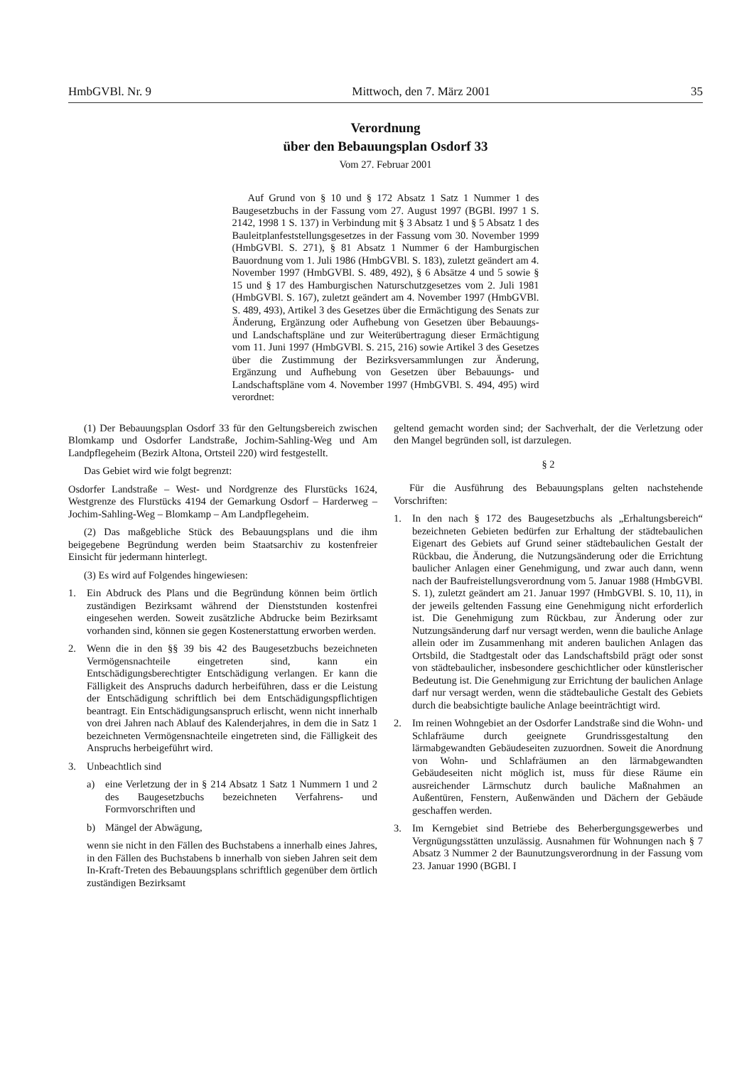HmbGVBl. Nr. 9 Mittwoch, den 7. März 2001 35
Verordnung
über den Bebauungsplan Osdorf 33
Vom 27. Februar 2001
Auf Grund von § 10 und § 172 Absatz 1 Satz 1 Nummer 1 des Baugesetzbuchs in der Fassung vom 27. August 1997 (BGBl. I997 1 S. 2142, 1998 1 S. 137) in Verbindung mit § 3 Absatz 1 und § 5 Absatz 1 des Bauleitplanfeststellungsgesetzes in der Fassung vom 30. November 1999 (HmbGVBl. S. 271), § 81 Absatz 1 Nummer 6 der Hamburgischen Bauordnung vom 1. Juli 1986 (HmbGVBl. S. 183), zuletzt geändert am 4. November 1997 (HmbGVBl. S. 489, 492), § 6 Absätze 4 und 5 sowie § 15 und § 17 des Hamburgischen Naturschutzgesetzes vom 2. Juli 1981 (HmbGVBl. S. 167), zuletzt geändert am 4. November 1997 (HmbGVBl. S. 489, 493), Artikel 3 des Gesetzes über die Ermächtigung des Senats zur Änderung, Ergänzung oder Aufhebung von Gesetzen über Bebauungs- und Landschaftspläne und zur Weiterübertragung dieser Ermächtigung vom 11. Juni 1997 (HmbGVBl. S. 215, 216) sowie Artikel 3 des Gesetzes über die Zustimmung der Bezirksversammlungen zur Änderung, Ergänzung und Aufhebung von Gesetzen über Bebauungs- und Landschaftspläne vom 4. November 1997 (HmbGVBl. S. 494, 495) wird verordnet:
(1) Der Bebauungsplan Osdorf 33 für den Geltungsbereich zwischen Blomkamp und Osdorfer Landstraße, Jochim-Sahling-Weg und Am Landpflegeheim (Bezirk Altona, Ortsteil 220) wird festgestellt.
Das Gebiet wird wie folgt begrenzt:
Osdorfer Landstraße – West- und Nordgrenze des Flurstücks 1624, Westgrenze des Flurstücks 4194 der Gemarkung Osdorf – Harderweg – Jochim-Sahling-Weg – Blomkamp – Am Landpflegeheim.
(2) Das maßgebliche Stück des Bebauungsplans und die ihm beigegebene Begründung werden beim Staatsarchiv zu kostenfreier Einsicht für jedermann hinterlegt.
(3) Es wird auf Folgendes hingewiesen:
1. Ein Abdruck des Plans und die Begründung können beim örtlich zuständigen Bezirksamt während der Dienststunden kostenfrei eingesehen werden. Soweit zusätzliche Abdrucke beim Bezirksamt vorhanden sind, können sie gegen Kostenerstattung erworben werden.
2. Wenn die in den §§ 39 bis 42 des Baugesetzbuchs bezeichneten Vermögensnachteile eingetreten sind, kann ein Entschädigungsberechtigter Entschädigung verlangen. Er kann die Fälligkeit des Anspruchs dadurch herbeiführen, dass er die Leistung der Entschädigung schriftlich bei dem Entschädigungspflichtigen beantragt. Ein Entschädigungsanspruch erlischt, wenn nicht innerhalb von drei Jahren nach Ablauf des Kalenderjahres, in dem die in Satz 1 bezeichneten Vermögensnachteile eingetreten sind, die Fälligkeit des Anspruchs herbeigeführt wird.
3. Unbeachtlich sind
a) eine Verletzung der in § 214 Absatz 1 Satz 1 Nummern 1 und 2 des Baugesetzbuchs bezeichneten Verfahrens- und Formvorschriften und
b) Mängel der Abwägung,
wenn sie nicht in den Fällen des Buchstabens a innerhalb eines Jahres, in den Fällen des Buchstabens b innerhalb von sieben Jahren seit dem In-Kraft-Treten des Bebauungsplans schriftlich gegenüber dem örtlich zuständigen Bezirksamt
geltend gemacht worden sind; der Sachverhalt, der die Verletzung oder den Mangel begründen soll, ist darzulegen.
§ 2
Für die Ausführung des Bebauungsplans gelten nachstehende Vorschriften:
1. In den nach § 172 des Baugesetzbuchs als „Erhaltungsbereich“ bezeichneten Gebieten bedürfen zur Erhaltung der städtebaulichen Eigenart des Gebiets auf Grund seiner städtebaulichen Gestalt der Rückbau, die Änderung, die Nutzungsänderung oder die Errichtung baulicher Anlagen einer Genehmigung, und zwar auch dann, wenn nach der Baufreistellungsverordnung vom 5. Januar 1988 (HmbGVBl. S. 1), zuletzt geändert am 21. Januar 1997 (HmbGVBl. S. 10, 11), in der jeweils geltenden Fassung eine Genehmigung nicht erforderlich ist. Die Genehmigung zum Rückbau, zur Änderung oder zur Nutzungsänderung darf nur versagt werden, wenn die bauliche Anlage allein oder im Zusammenhang mit anderen baulichen Anlagen das Ortsbild, die Stadtgestalt oder das Landschaftsbild prägt oder sonst von städtebaulicher, insbesondere geschichtlicher oder künstlerischer Bedeutung ist. Die Genehmigung zur Errichtung der baulichen Anlage darf nur versagt werden, wenn die städtebauliche Gestalt des Gebiets durch die beabsichtigte bauliche Anlage beeinträchtigt wird.
2. Im reinen Wohngebiet an der Osdorfer Landstraße sind die Wohn- und Schlafräume durch geeignete Grundrissgestaltung den lärmabgewandten Gebäudeseiten zuzuordnen. Soweit die Anordnung von Wohn- und Schlafräumen an den lärmabgewandten Gebäudeseiten nicht möglich ist, muss für diese Räume ein ausreichender Lärmschutz durch bauliche Maßnahmen an Außentüren, Fenstern, Außenwänden und Dächern der Gebäude geschaffen werden.
3. Im Kerngebiet sind Betriebe des Beherbergungsgewerbes und Vergnügungsstätten unzulässig. Ausnahmen für Wohnungen nach § 7 Absatz 3 Nummer 2 der Baunutzungsverordnung in der Fassung vom 23. Januar 1990 (BGBl. I